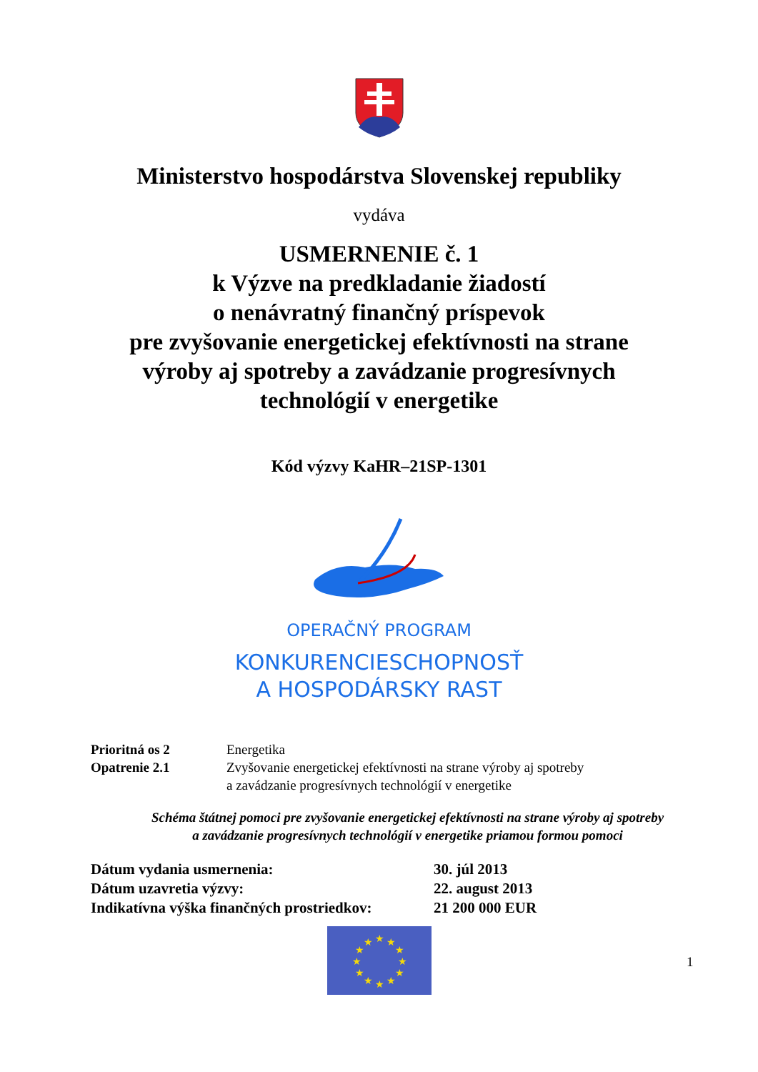Ministerstvo hospodárstva Slovenskej republiky
vydáva
USMERNENIE č. 1
k Výzve na predkladanie žiadostí
o nenávratný finančný príspevok
pre zvyšovanie energetickej efektívnosti na strane
výroby aj spotreby a zavádzanie progresívnych
technológií v energetike
Kód výzvy KaHR–21SP-1301
OPERAČNÝ PROGRAM
KONKURENCIESCHOPNOSŤ
A HOSPODÁRSKY RAST
Prioritná os 2 Energetika
Opatrenie 2.1 Zvyšovanie energetickej efektívnosti na strane výroby aj spotreby
a zavádzanie progresívnych technológií v energetike
Schéma štátnej pomoci pre zvyšovanie energetickej efektívnosti na strane výroby aj spotreby
a zavádzanie progresívnych technológií v energetike priamou formou pomoci
Dátum vydania usmernenia: 30. júl 2013
Dátum uzavretia výzvy: 22. august 2013
Indikatívna výška finančných prostriedkov:
21 200 000 EUR
★
★
★
★
★
★
★
★
★
★
★
★
1